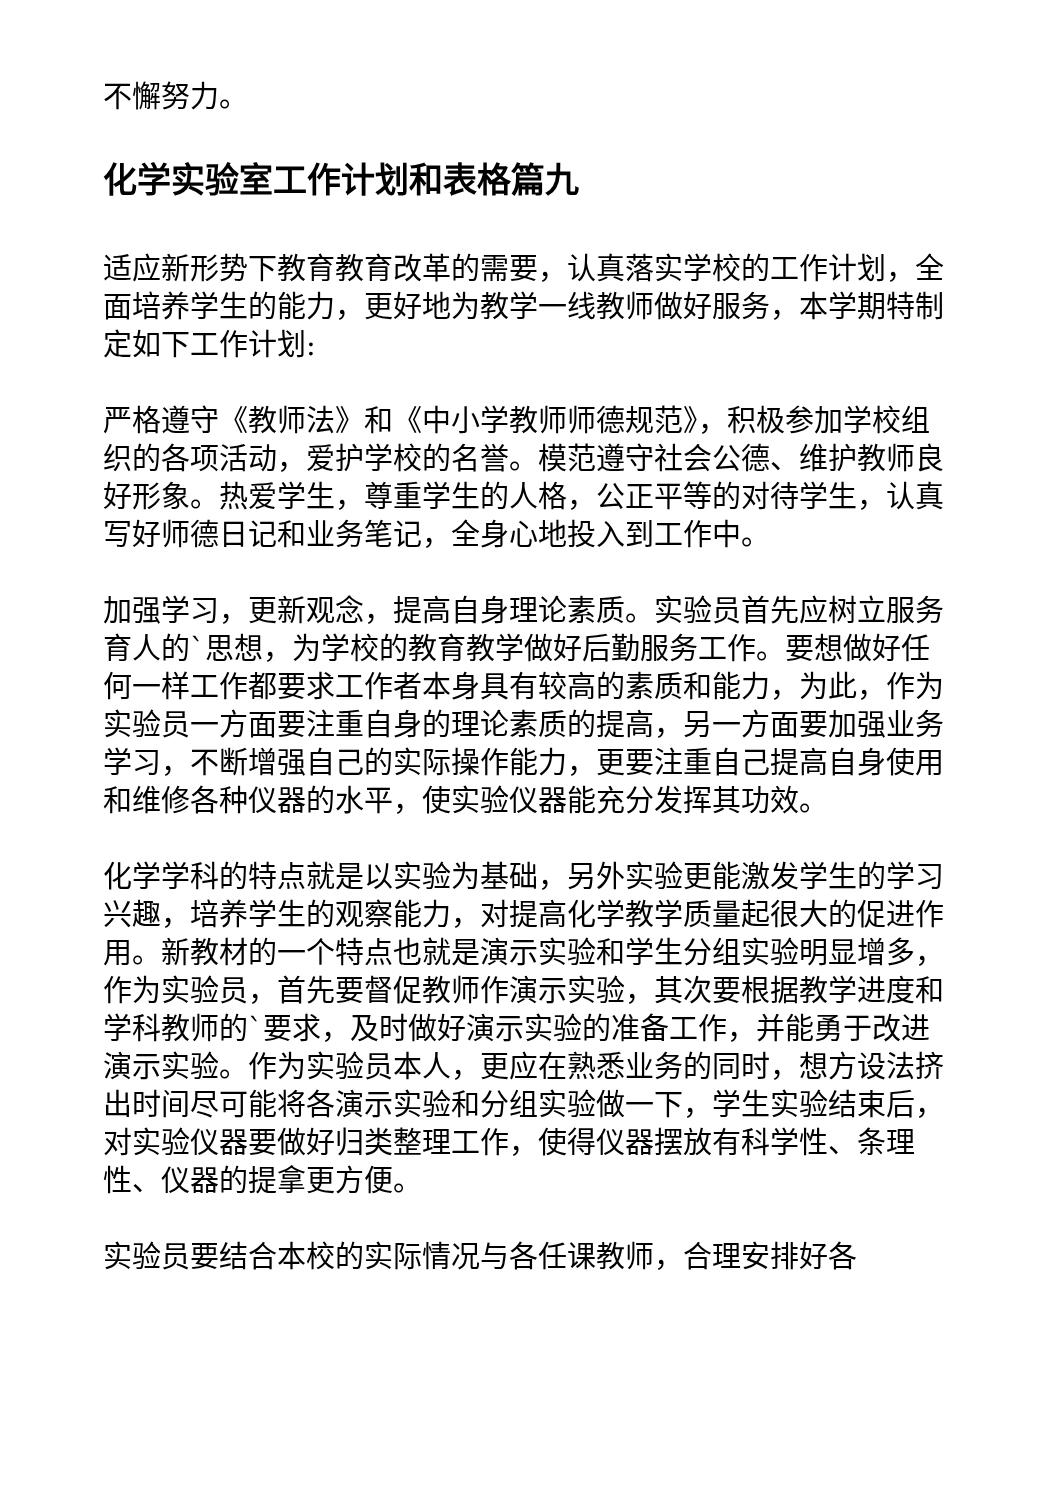不懈努力。
化学实验室工作计划和表格篇九
适应新形势下教育教育改革的需要，认真落实学校的工作计划，全面培养学生的能力，更好地为教学一线教师做好服务，本学期特制定如下工作计划:
严格遵守《教师法》和《中小学教师师德规范》，积极参加学校组织的各项活动，爱护学校的名誉。模范遵守社会公德、维护教师良好形象。热爱学生，尊重学生的人格，公正平等的对待学生，认真写好师德日记和业务笔记，全身心地投入到工作中。
加强学习，更新观念，提高自身理论素质。实验员首先应树立服务育人的`思想，为学校的教育教学做好后勤服务工作。要想做好任何一样工作都要求工作者本身具有较高的素质和能力，为此，作为实验员一方面要注重自身的理论素质的提高，另一方面要加强业务学习，不断增强自己的实际操作能力，更要注重自己提高自身使用和维修各种仪器的水平，使实验仪器能充分发挥其功效。
化学学科的特点就是以实验为基础，另外实验更能激发学生的学习兴趣，培养学生的观察能力，对提高化学教学质量起很大的促进作用。新教材的一个特点也就是演示实验和学生分组实验明显增多，作为实验员，首先要督促教师作演示实验，其次要根据教学进度和学科教师的`要求，及时做好演示实验的准备工作，并能勇于改进演示实验。作为实验员本人，更应在熟悉业务的同时，想方设法挤出时间尽可能将各演示实验和分组实验做一下，学生实验结束后，对实验仪器要做好归类整理工作，使得仪器摆放有科学性、条理性、仪器的提拿更方便。
实验员要结合本校的实际情况与各任课教师，合理安排好各